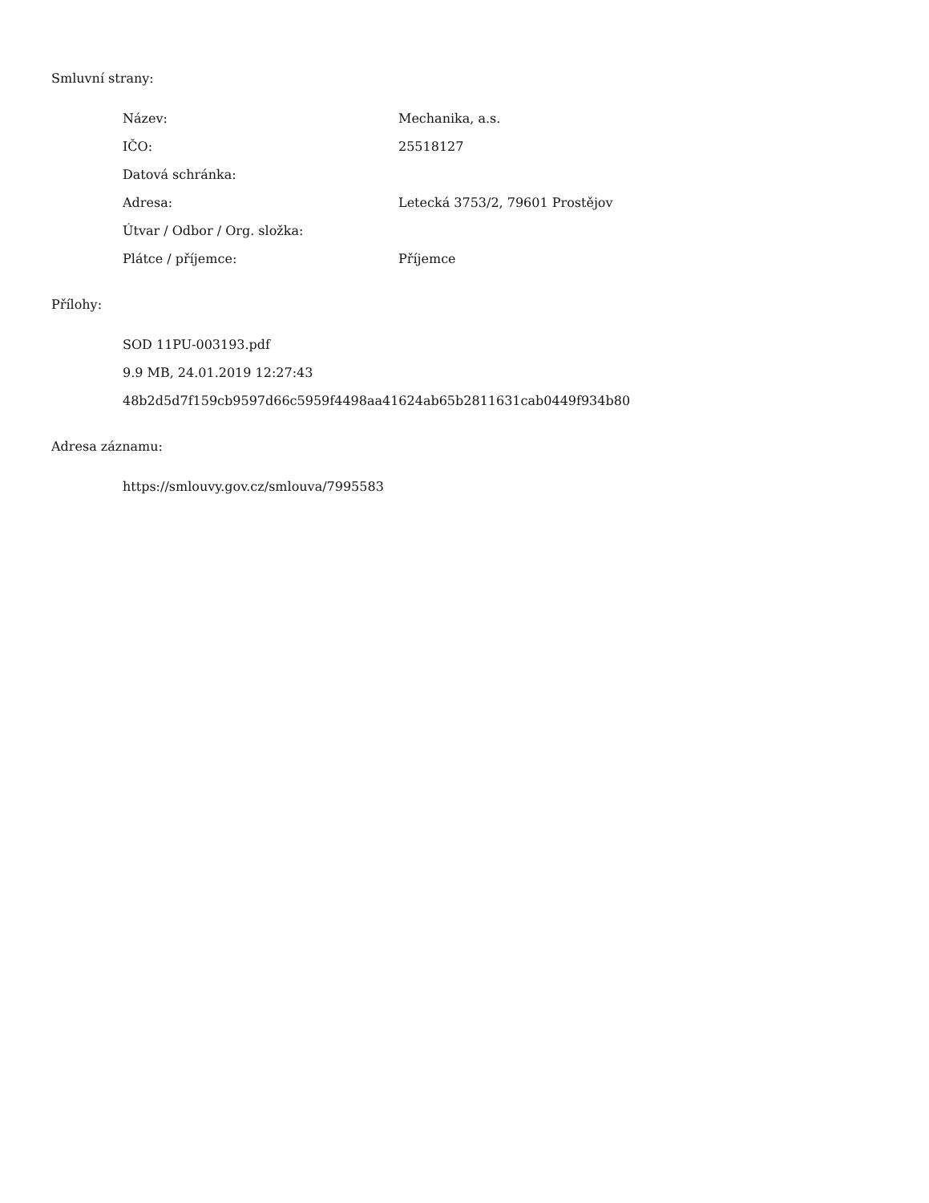Smluvní strany:
| Název: | Mechanika, a.s. |
| IČO: | 25518127 |
| Datová schránka: | |
| Adresa: | Letecká 3753/2, 79601 Prostějov |
| Útvar / Odbor / Org. složka: | |
| Plátce / příjemce: | Příjemce |
Přílohy:
SOD 11PU-003193.pdf
9.9 MB, 24.01.2019 12:27:43
48b2d5d7f159cb9597d66c5959f4498aa41624ab65b2811631cab0449f934b80
Adresa záznamu:
https://smlouvy.gov.cz/smlouva/7995583